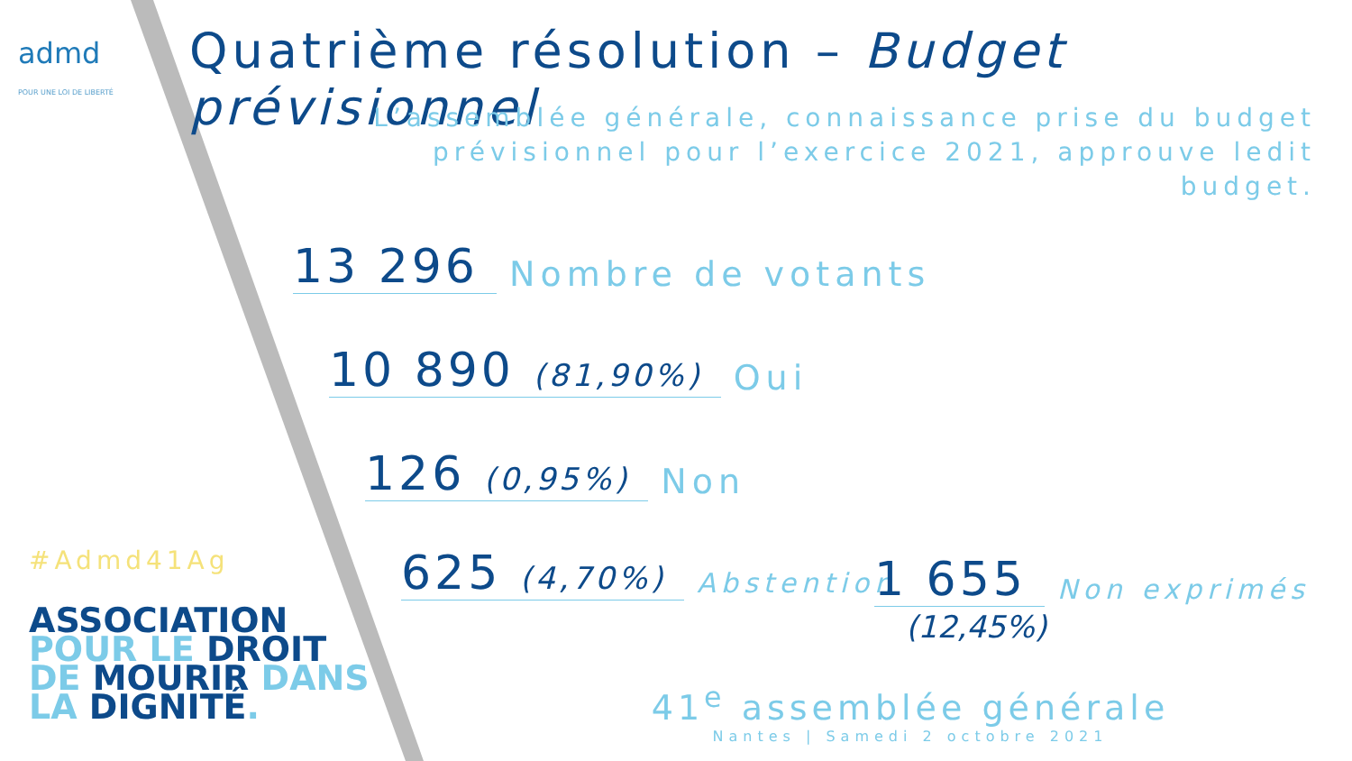admd
POUR UNE LOI DE LIBERTÉ
Quatrième résolution – Budget prévisionnel
L’assemblée générale, connaissance prise du budget prévisionnel pour l’exercice 2021, approuve ledit budget.
13 296 Nombre de votants
10 890 (81,90%) Oui
126 (0,95%) Non
625 (4,70%) Abstention 1 655 Non exprimés
(12,45%)
#Admd41Ag
ASSOCIATION
POUR LE DROIT
DE MOURIR DANS
LA DIGNITÉ.
41<sup>e</sup> assemblée générale
Nantes | Samedi 2 octobre 2021